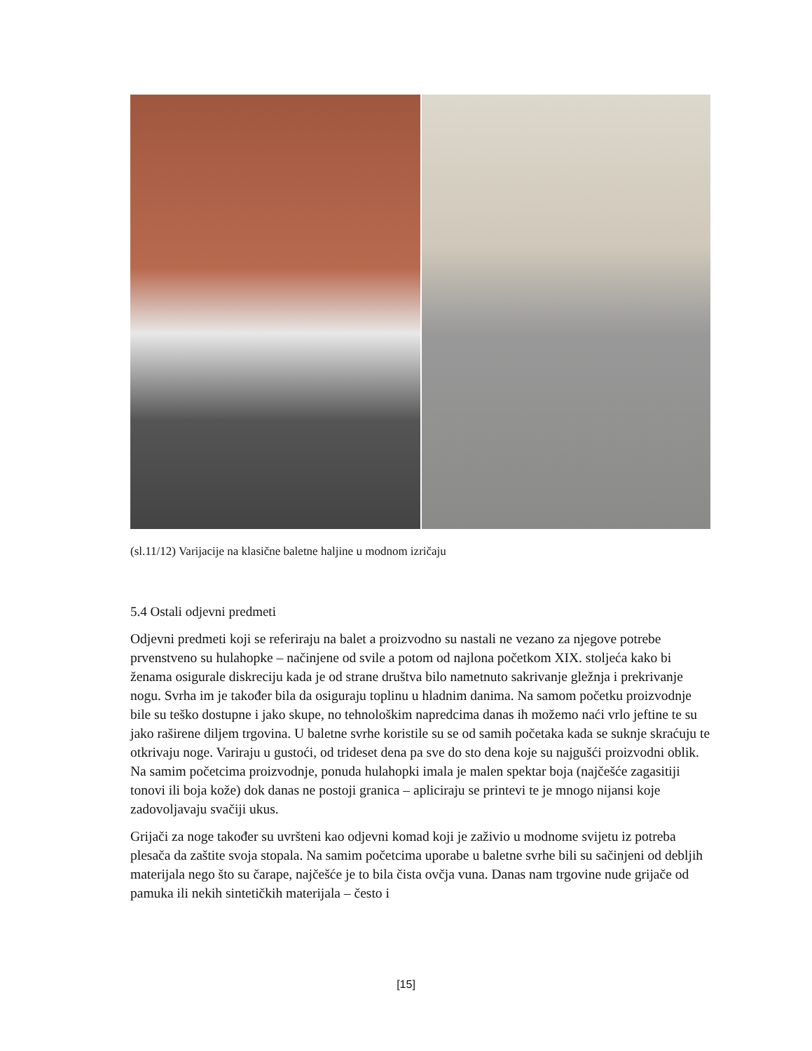(sl.11/12) Varijacije na klasične baletne haljine u modnom izričaju
5.4 Ostali odjevni predmeti
Odjevni predmeti koji se referiraju na balet a proizvodno su nastali ne vezano za njegove potrebe prvenstveno su hulahopke – načinjene od svile a potom od najlona početkom XIX. stoljeća kako bi ženama osigurale diskreciju kada je od strane društva bilo nametnuto sakrivanje gležnja i prekrivanje nogu. Svrha im je također bila da osiguraju toplinu u hladnim danima. Na samom početku proizvodnje bile su teško dostupne i jako skupe, no tehnološkim napredcima danas ih možemo naći vrlo jeftine te su jako raširene diljem trgovina. U baletne svrhe koristile su se od samih početaka kada se suknje skraćuju te otkrivaju noge. Variraju u gustoći, od trideset dena pa sve do sto dena koje su najgušći proizvodni oblik. Na samim početcima proizvodnje, ponuda hulahopki imala je malen spektar boja (najčešće zagasitiji tonovi ili boja kože) dok danas ne postoji granica – apliciraju se printevi te je mnogo nijansi koje zadovoljavaju svačiji ukus.
Grijači za noge također su uvršteni kao odjevni komad koji je zaživio u modnome svijetu iz potreba plesača da zaštite svoja stopala. Na samim početcima uporabe u baletne svrhe bili su sačinjeni od debljih materijala nego što su čarape, najčešće je to bila čista ovčja vuna. Danas nam trgovine nude grijače od pamuka ili nekih sintetičkih materijala – često i
[15]